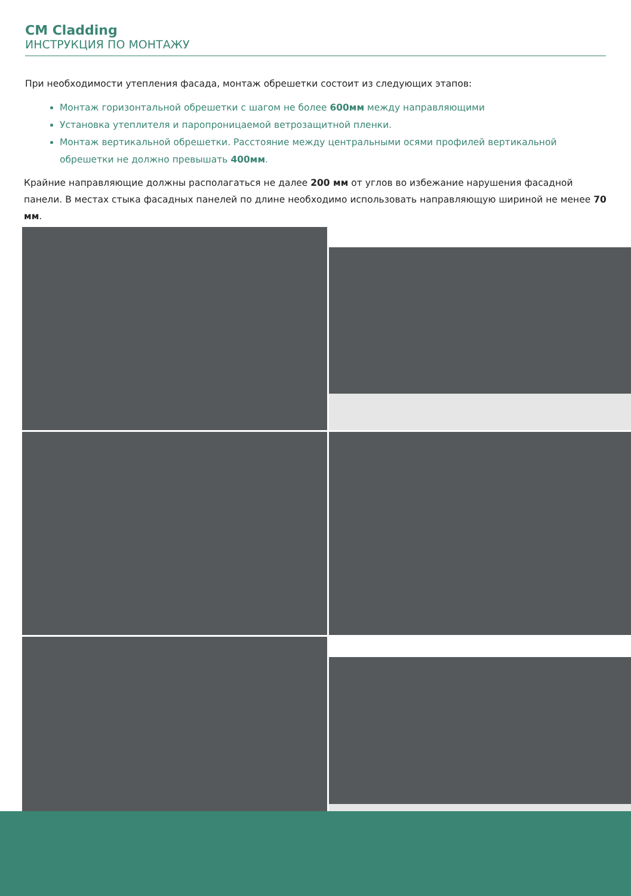CM Cladding
ИНСТРУКЦИЯ ПО МОНТАЖУ
При необходимости утепления фасада, монтаж обрешетки состоит из следующих этапов:
Монтаж горизонтальной обрешетки с шагом не более 600мм между направляющими
Установка утеплителя и паропроницаемой ветрозащитной пленки.
Монтаж вертикальной обрешетки. Расстояние между центральными осями профилей вертикальной обрешетки не должно превышать 400мм.
Крайние направляющие должны располагаться не далее 200 мм от углов во избежание нарушения фасадной панели. В местах стыка фасадных панелей по длине необходимо использовать направляющую шириной не менее 70 мм.